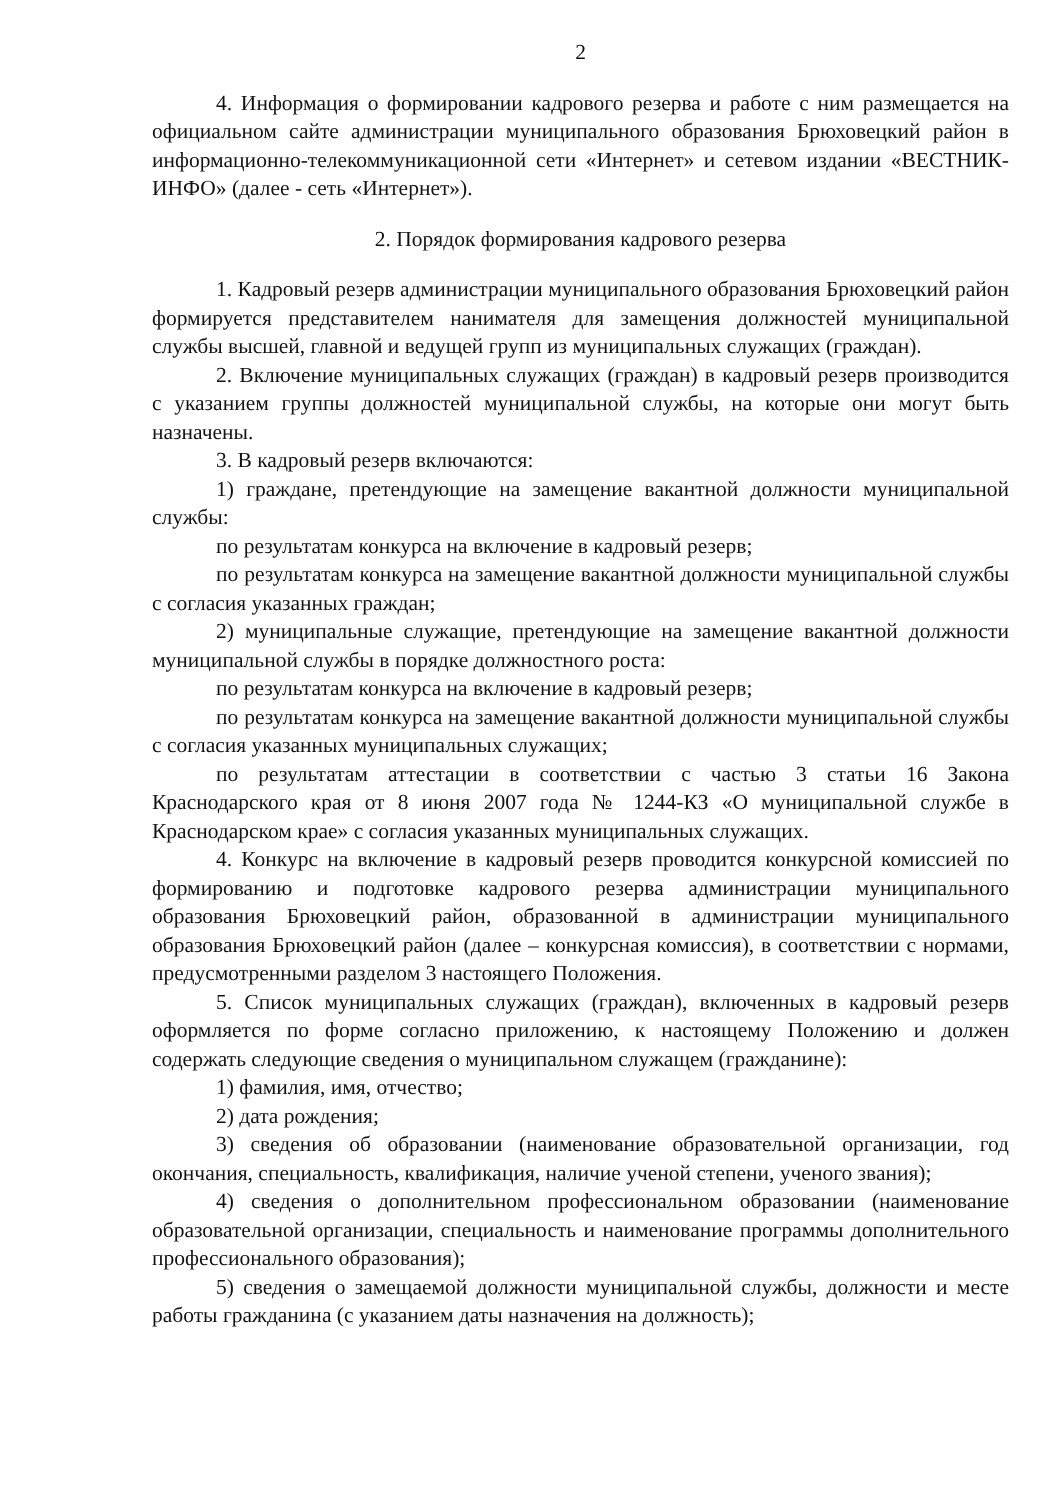2
4. Информация о формировании кадрового резерва и работе с ним размещается на официальном сайте администрации муниципального образования Брюховецкий район в информационно-телекоммуникационной сети «Интернет» и сетевом издании «ВЕСТНИК-ИНФО» (далее - сеть «Интернет»).
2. Порядок формирования кадрового резерва
1. Кадровый резерв администрации муниципального образования Брюховецкий район формируется представителем нанимателя для замещения должностей муниципальной службы высшей, главной и ведущей групп из муниципальных служащих (граждан).
2. Включение муниципальных служащих (граждан) в кадровый резерв производится с указанием группы должностей муниципальной службы, на которые они могут быть назначены.
3. В кадровый резерв включаются:
1) граждане, претендующие на замещение вакантной должности муниципальной службы:
по результатам конкурса на включение в кадровый резерв;
по результатам конкурса на замещение вакантной должности муниципальной службы с согласия указанных граждан;
2) муниципальные служащие, претендующие на замещение вакантной должности муниципальной службы в порядке должностного роста:
по результатам конкурса на включение в кадровый резерв;
по результатам конкурса на замещение вакантной должности муниципальной службы с согласия указанных муниципальных служащих;
по результатам аттестации в соответствии с частью 3 статьи 16 Закона Краснодарского края от 8 июня 2007 года № 1244-КЗ «О муниципальной службе в Краснодарском крае» с согласия указанных муниципальных служащих.
4. Конкурс на включение в кадровый резерв проводится конкурсной комиссией по формированию и подготовке кадрового резерва администрации муниципального образования Брюховецкий район, образованной в администрации муниципального образования Брюховецкий район (далее – конкурсная комиссия), в соответствии с нормами, предусмотренными разделом 3 настоящего Положения.
5. Список муниципальных служащих (граждан), включенных в кадровый резерв оформляется по форме согласно приложению, к настоящему Положению и должен содержать следующие сведения о муниципальном служащем (гражданине):
1) фамилия, имя, отчество;
2) дата рождения;
3) сведения об образовании (наименование образовательной организации, год окончания, специальность, квалификация, наличие ученой степени, ученого звания);
4) сведения о дополнительном профессиональном образовании (наименование образовательной организации, специальность и наименование программы дополнительного профессионального образования);
5) сведения о замещаемой должности муниципальной службы, должности и месте работы гражданина (с указанием даты назначения на должность);